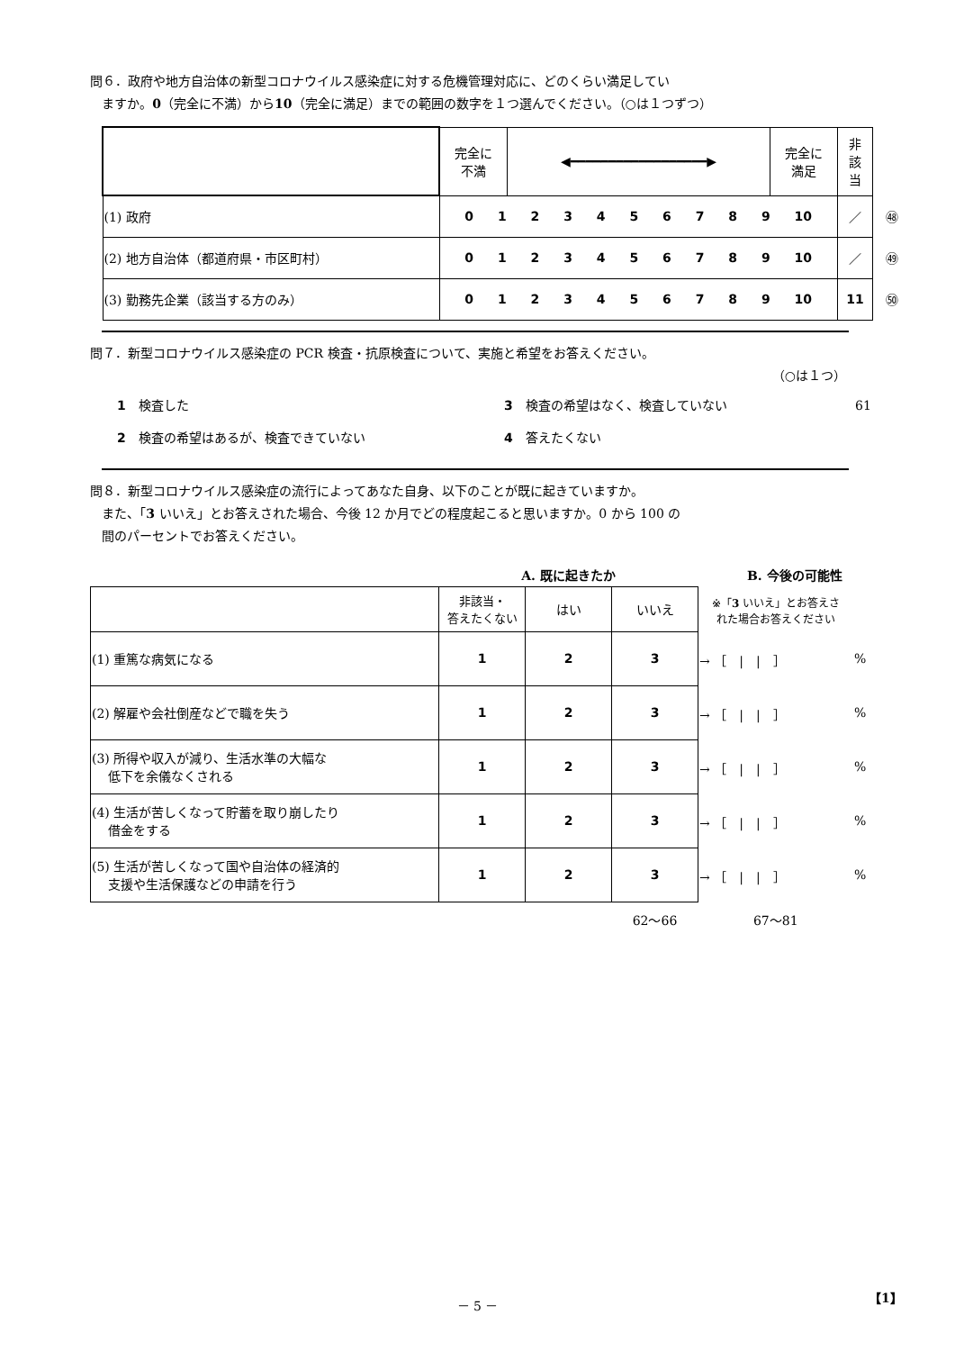問６．政府や地方自治体の新型コロナウイルス感染症に対する危機管理対応に、どのくらい満足してい
ますか。0（完全に不満）から10（完全に満足）までの範囲の数字を１つ選んでください。（○は１つずつ）
| | 完全に 不満 | ◀━━━━━━━━━━━━━━━━━━▶ | 完全に 満足 | 非 該 当 | |
| (1) 政府 | 0 1 2 3 4 5 6 7 8 9 10 | | | ／ | ㊽ |
| (2) 地方自治体（都道府県・市区町村） | 0 1 2 3 4 5 6 7 8 9 10 | | | ／ | ㊾ |
| (3) 勤務先企業（該当する方のみ） | 0 1 2 3 4 5 6 7 8 9 10 | | | 11 | ㊿ |
問７．新型コロナウイルス感染症の PCR 検査・抗原検査について、実施と希望をお答えください。
（○は１つ）
1　検査した
3　検査の希望はなく、検査していない
61
2　検査の希望はあるが、検査できていない
4　答えたくない
問８．新型コロナウイルス感染症の流行によってあなた自身、以下のことが既に起きていますか。
また、「3 いいえ」とお答えされた場合、今後 12 か月でどの程度起こると思いますか。0 から 100 の
間のパーセントでお答えください。
| | A. 既に起きたか | | | B. 今後の可能性 | |
| | 非該当・ 答えたくない | はい | いいえ | ※「 3 いいえ」とお答えさ れた場合お答えください | |
| (1) 重篤な病気になる | 1 | 2 | 3 | → ［ / / ］ | % |
| (2) 解雇や会社倒産などで職を失う | 1 | 2 | 3 | → ［ / / ］ | % |
| (3) 所得や収入が減り、生活水準の大幅な 低下を余儀なくされる | 1 | 2 | 3 | → ［ / / ］ | % |
| (4) 生活が苦しくなって貯蓄を取り崩したり 借金をする | 1 | 2 | 3 | → ［ / / ］ | % |
| (5) 生活が苦しくなって国や自治体の経済的 支援や生活保護などの申請を行う | 1 | 2 | 3 | → ［ / / ］ | % |
| | | | 62～66 | 67～81 | |
－ 5 － 【1】